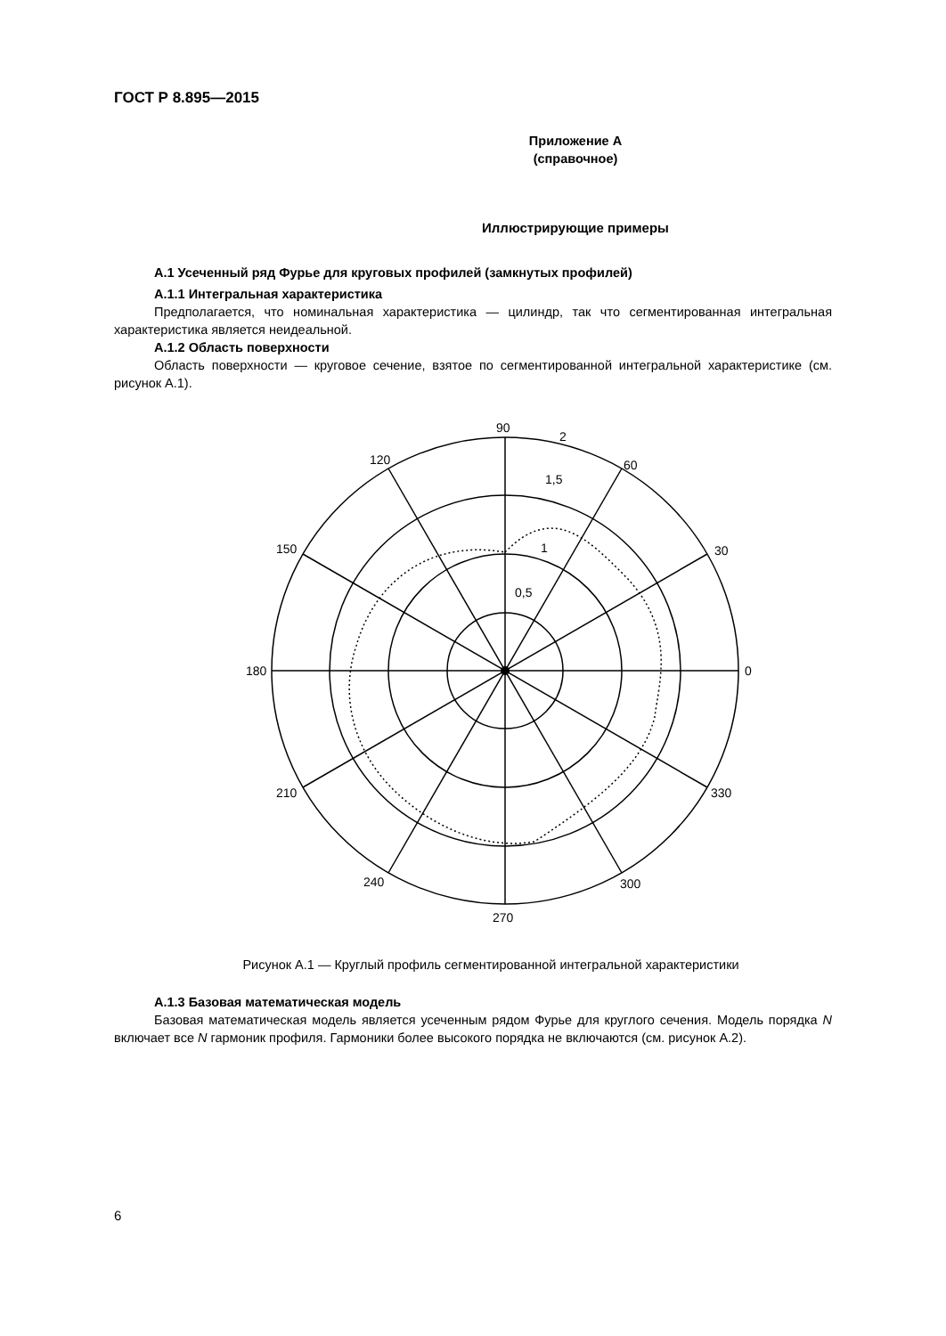ГОСТ Р 8.895—2015
Приложение А
(справочное)
Иллюстрирующие примеры
А.1 Усеченный ряд Фурье для круговых профилей (замкнутых профилей)
А.1.1 Интегральная характеристика
Предполагается, что номинальная характеристика — цилиндр, так что сегментированная интегральная характеристика является неидеальной.
А.1.2 Область поверхности
Область поверхности — круговое сечение, взятое по сегментированной интегральной характеристике (см. рисунок А.1).
90
2
60
1,5
120
1
0,5
150
30
180
0
210
330
240
300
270
Рисунок А.1 — Круглый профиль сегментированной интегральной характеристики
А.1.3 Базовая математическая модель
Базовая математическая модель является усеченным рядом Фурье для круглого сечения. Модель порядка N включает все N гармоник профиля. Гармоники более высокого порядка не включаются (см. рисунок А.2).
6